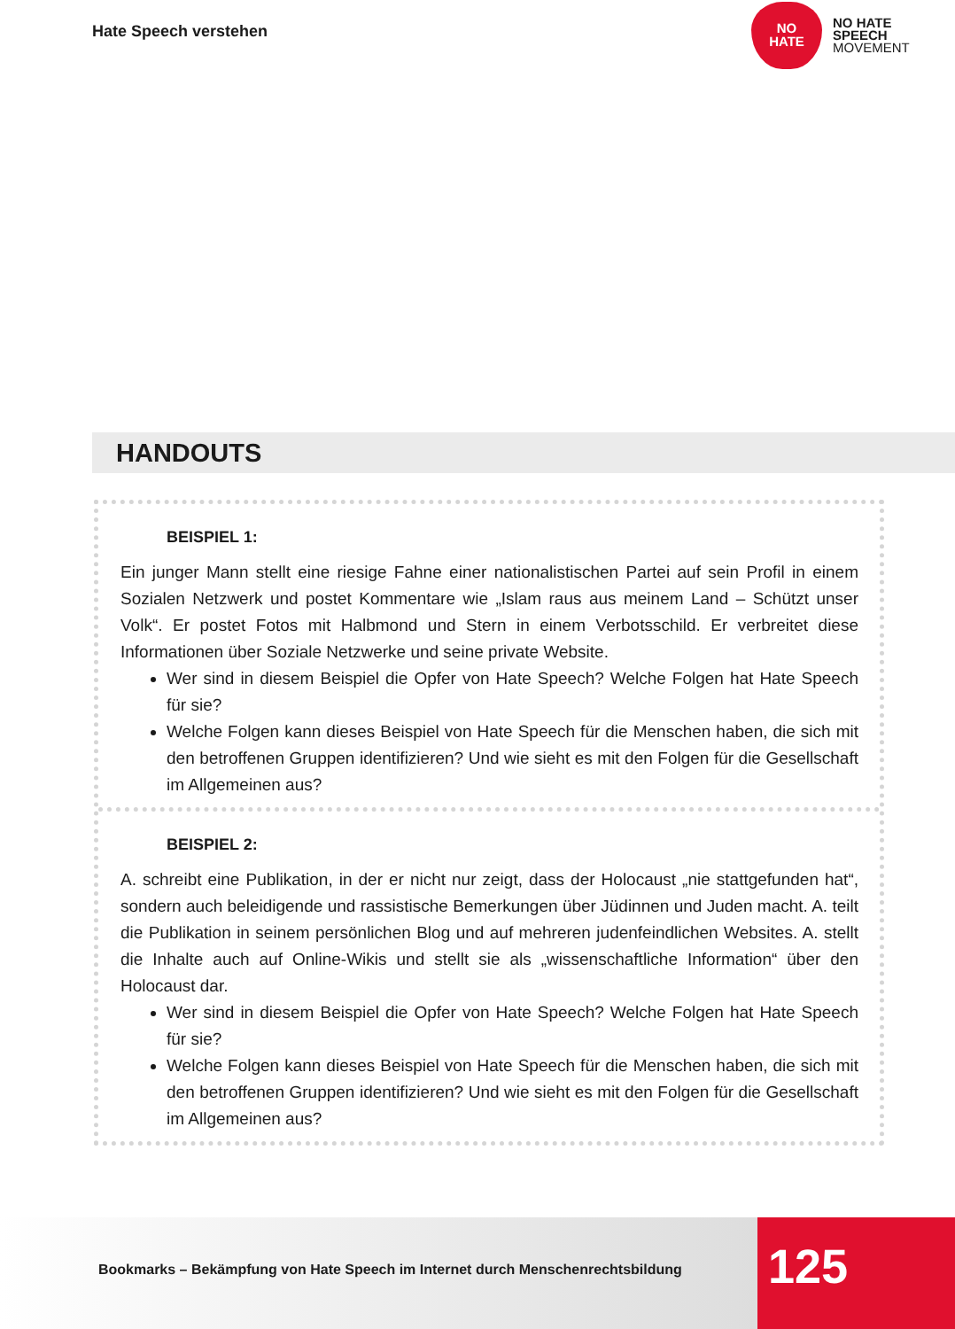Hate Speech verstehen
NO
HATE
NO HATE
SPEECH
MOVEMENT
HANDOUTS
BEISPIEL 1:
Ein junger Mann stellt eine riesige Fahne einer nationalistischen Partei auf sein Profil in einem Sozialen Netzwerk und postet Kommentare wie „Islam raus aus meinem Land – Schützt unser Volk“. Er postet Fotos mit Halbmond und Stern in einem Verbotsschild. Er verbreitet diese Informationen über Soziale Netzwerke und seine private Website.
Wer sind in diesem Beispiel die Opfer von Hate Speech? Welche Folgen hat Hate Speech für sie?
Welche Folgen kann dieses Beispiel von Hate Speech für die Menschen haben, die sich mit den betroffenen Gruppen identifizieren? Und wie sieht es mit den Folgen für die Gesellschaft im Allgemeinen aus?
BEISPIEL 2:
A. schreibt eine Publikation, in der er nicht nur zeigt, dass der Holocaust „nie stattgefunden hat“, sondern auch beleidigende und rassistische Bemerkungen über Jüdinnen und Juden macht. A. teilt die Publikation in seinem persönlichen Blog und auf mehreren judenfeindlichen Websites. A. stellt die Inhalte auch auf Online-Wikis und stellt sie als „wissenschaftliche Information“ über den Holocaust dar.
Wer sind in diesem Beispiel die Opfer von Hate Speech? Welche Folgen hat Hate Speech für sie?
Welche Folgen kann dieses Beispiel von Hate Speech für die Menschen haben, die sich mit den betroffenen Gruppen identifizieren? Und wie sieht es mit den Folgen für die Gesellschaft im Allgemeinen aus?
Bookmarks – Bekämpfung von Hate Speech im Internet durch Menschenrechtsbildung 125